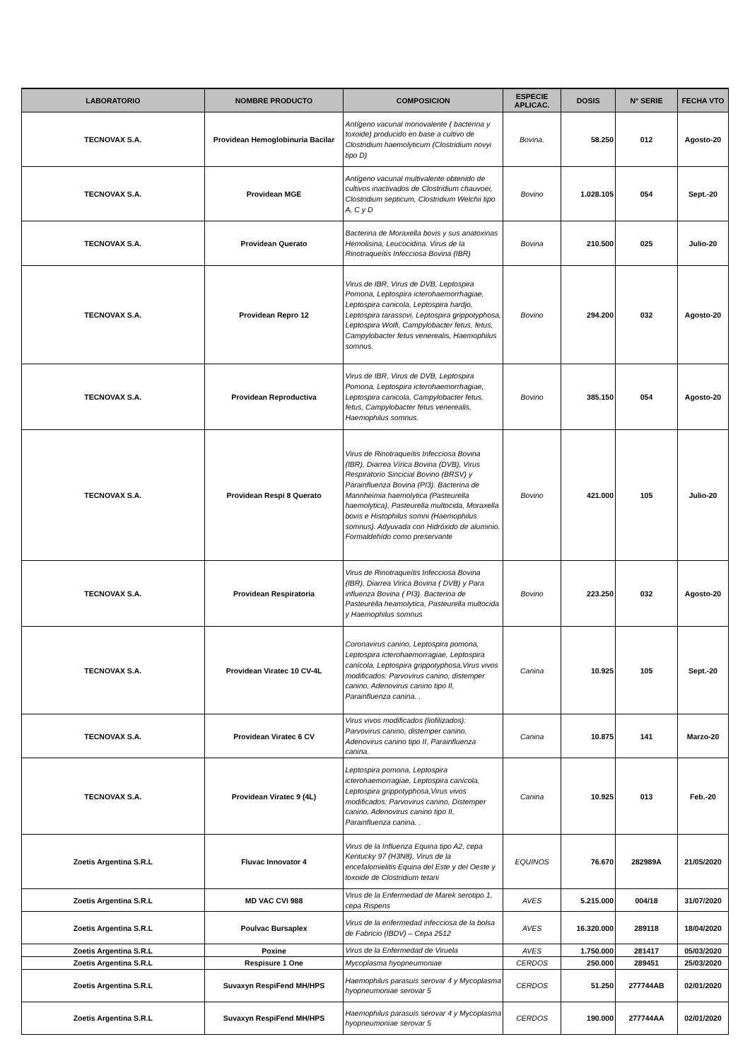| LABORATORIO | NOMBRE PRODUCTO | COMPOSICION | ESPECIE APLICAC. | DOSIS | Nº SERIE | FECHA VTO |
| --- | --- | --- | --- | --- | --- | --- |
| TECNOVAX S.A. | Providean Hemoglobinuria Bacilar | Antígeno vacunal monovalente ( bacterina y toxoide) producido en base a cultivo de Clostridium haemolyticum (Clostridium novyi tipo D) | Bovina. | 58.250 | 012 | Agosto-20 |
| TECNOVAX S.A. | Providean MGE | Antígeno vacunal multivalente obtenido de cultivos inactivados de Clostridium chauvoei, Clostridium septicum, Clostridium Welchii tipo A, C y D | Bovino | 1.028.105 | 054 | Sept.-20 |
| TECNOVAX S.A. | Providean Querato | Bacterina de Moraxella bovis y sus anatoxinas Hemolisina, Leucocidina. Virus de la Rinotraqueítis Infecciosa Bovina (IBR) | Bovina | 210.500 | 025 | Julio-20 |
| TECNOVAX S.A. | Providean Repro 12 | Virus de IBR, Virus de DVB, Leptospira Pomona, Leptospira icterohaemorrhagiae, Leptospira canicola, Leptospira hardjo, Leptospira tarassovi, Leptospira grippotyphosa, Leptospira Wolfi, Campylobacter fetus, fetus, Campylobacter fetus venerealis, Haemophilus somnus. | Bovino | 294.200 | 032 | Agosto-20 |
| TECNOVAX S.A. | Providean Reproductiva | Virus de IBR, Virus de DVB, Leptospira Pomona, Leptospira icterohaemorrhagiae, Leptospira canicola, Campylobacter fetus, fetus, Campylobacter fetus venerealis, Haemophilus somnus. | Bovino | 385.150 | 054 | Agosto-20 |
| TECNOVAX S.A. | Providean Respi 8 Querato | Virus de Rinotraqueítis Infecciosa Bovina (IBR), Diarrea Vírica Bovina (DVB), Virus Respiratorio Sincicial Bovino (BRSV) y Parainfluenza Bovina (PI3). Bacterina de Mannheimia haemolytica (Pasteurella haemolytica), Pasteurella multocida, Moraxella bovis e Histophilus somni (Haemophilus somnus). Adyuvada con Hidróxido de aluminio. Formaldehído como preservante | Bovino | 421.000 | 105 | Julio-20 |
| TECNOVAX S.A. | Providean Respiratoria | Virus de Rinotraqueítis Infecciosa Bovina (IBR), Diarrea Virica Bovina ( DVB) y Para influenza Bovina ( PI3). Bacterina de Pasteurella heamolytica, Pasteurella multocida y Haemophilus somnus | Bovino | 223.250 | 032 | Agosto-20 |
| TECNOVAX S.A. | Providean Viratec 10 CV-4L | Coronavirus canino, Leptospira pomona, Leptospira icterohaemorragiae, Leptospira canícola, Leptospira grippotyphosa,Virus vivos modificados: Parvovirus canino, distemper canino, Adenovirus canino tipo II, Parainfluenza canina. . | Canina | 10.925 | 105 | Sept.-20 |
| TECNOVAX S.A. | Providean Viratec 6 CV | Virus vivos modificados (liofilizados): Parvovirus canino, distemper canino, Adenovirus canino tipo II, Parainfluenza canina. | Canina | 10.875 | 141 | Marzo-20 |
| TECNOVAX S.A. | Providean Viratec 9 (4L) | Leptospira pomona, Leptospira icterohaemorragiae, Leptospira canícola, Leptospira grippotyphosa,Virus vivos modificados: Parvovirus canino, Distemper canino, Adenovirus canino tipo II, Parainfluenza canina. . | Canina | 10.925 | 013 | Feb.-20 |
| Zoetis Argentina S.R.L | Fluvac Innovator 4 | Virus de la Influenza Equina tipo A2, cepa Kentucky 97 (H3N8), Virus de la encefalomielitis Equina del Este y del Oeste y toxoide de Clostridium tetani | EQUINOS | 76.670 | 282989A | 21/05/2020 |
| Zoetis Argentina S.R.L | MD VAC CVI 988 | Virus de la Enfermedad de Marek serotipo 1, cepa Rispens | AVES | 5.215.000 | 004/18 | 31/07/2020 |
| Zoetis Argentina S.R.L | Poulvac Bursaplex | Virus de la enfermedad infecciosa de la bolsa de Fabricio (IBDV) – Cepa 2512 | AVES | 16.320.000 | 289118 | 18/04/2020 |
| Zoetis Argentina S.R.L | Poxine | Virus de la Enfermedad de Viruela | AVES | 1.750.000 | 281417 | 05/03/2020 |
| Zoetis Argentina S.R.L | Respisure 1 One | Mycoplasma hyopneumoniae | CERDOS | 250.000 | 289451 | 25/03/2020 |
| Zoetis Argentina S.R.L | Suvaxyn RespiFend MH/HPS | Haemophilus parasuis serovar 4 y Mycoplasma hyopneumoniae serovar 5 | CERDOS | 51.250 | 277744AB | 02/01/2020 |
| Zoetis Argentina S.R.L | Suvaxyn RespiFend MH/HPS | Haemophilus parasuis serovar 4 y Mycoplasma hyopneumoniae serovar 5 | CERDOS | 190.000 | 277744AA | 02/01/2020 |